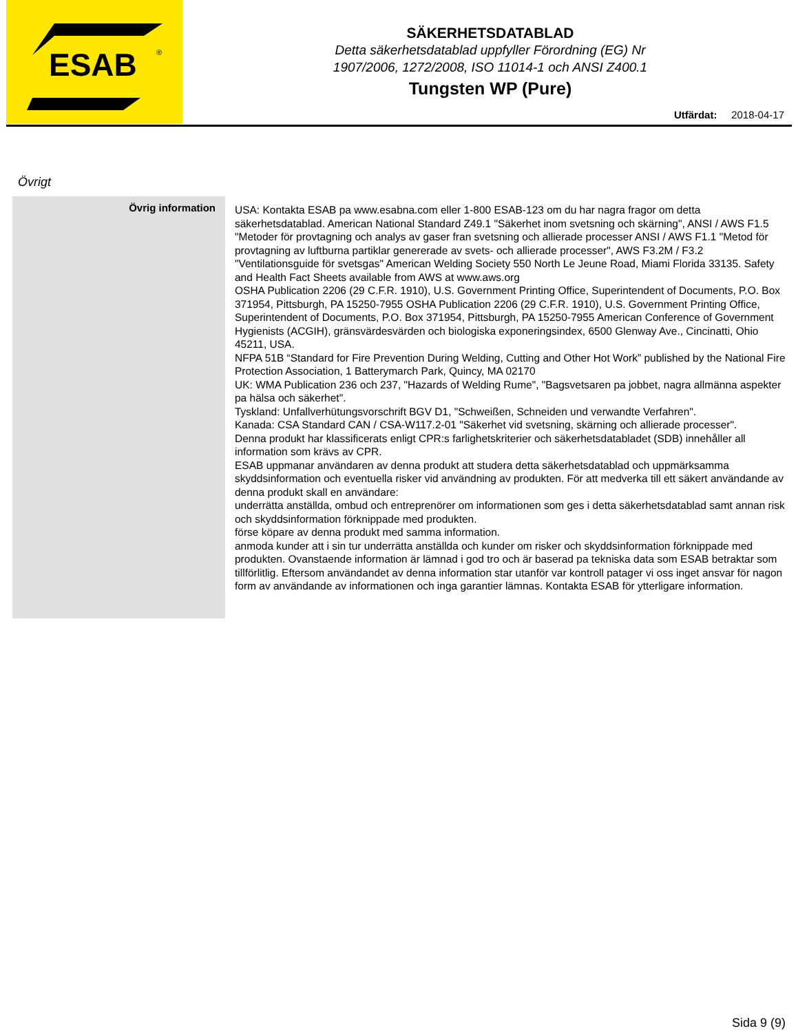ESAB
®
SÄKERHETSDATABLAD
Detta säkerhetsdatablad uppfyller Förordning (EG) Nr
1907/2006, 1272/2008, ISO 11014-1 och ANSI Z400.1
Tungsten WP (Pure)
Utfärdat: 2018-04-17
Övrigt
Övrig information
USA: Kontakta ESAB pa www.esabna.com eller 1-800 ESAB-123 om du har nagra fragor om detta säkerhetsdatablad. American National Standard Z49.1 "Säkerhet inom svetsning och skärning", ANSI / AWS F1.5 "Metoder för provtagning och analys av gaser fran svetsning och allierade processer ANSI / AWS F1.1 "Metod för provtagning av luftburna partiklar genererade av svets- och allierade processer", AWS F3.2M / F3.2 "Ventilationsguide för svetsgas" American Welding Society 550 North Le Jeune Road, Miami Florida 33135. Safety and Health Fact Sheets available from AWS at www.aws.org
OSHA Publication 2206 (29 C.F.R. 1910), U.S. Government Printing Office, Superintendent of Documents, P.O. Box 371954, Pittsburgh, PA 15250-7955 OSHA Publication 2206 (29 C.F.R. 1910), U.S. Government Printing Office, Superintendent of Documents, P.O. Box 371954, Pittsburgh, PA 15250-7955 American Conference of Government Hygienists (ACGIH), gränsvärdesvärden och biologiska exponeringsindex, 6500 Glenway Ave., Cincinatti, Ohio 45211, USA.
NFPA 51B “Standard for Fire Prevention During Welding, Cutting and Other Hot Work” published by the National Fire Protection Association, 1 Batterymarch Park, Quincy, MA 02170
UK: WMA Publication 236 och 237, "Hazards of Welding Rume", "Bagsvetsaren pa jobbet, nagra allmänna aspekter pa hälsa och säkerhet".
Tyskland: Unfallverhütungsvorschrift BGV D1, "Schweißen, Schneiden und verwandte Verfahren".
Kanada: CSA Standard CAN / CSA-W117.2-01 "Säkerhet vid svetsning, skärning och allierade processer".
Denna produkt har klassificerats enligt CPR:s farlighetskriterier och säkerhetsdatabladet (SDB) innehåller all information som krävs av CPR.
ESAB uppmanar användaren av denna produkt att studera detta säkerhetsdatablad och uppmärksamma skyddsinformation och eventuella risker vid användning av produkten. För att medverka till ett säkert användande av denna produkt skall en användare:
underrätta anställda, ombud och entreprenörer om informationen som ges i detta säkerhetsdatablad samt annan risk och skyddsinformation förknippade med produkten.
förse köpare av denna produkt med samma information.
anmoda kunder att i sin tur underrätta anställda och kunder om risker och skyddsinformation förknippade med produkten. Ovanstaende information är lämnad i god tro och är baserad pa tekniska data som ESAB betraktar som tillförlitlig. Eftersom användandet av denna information star utanför var kontroll patager vi oss inget ansvar för nagon form av användande av informationen och inga garantier lämnas. Kontakta ESAB för ytterligare information.
Sida 9 (9)